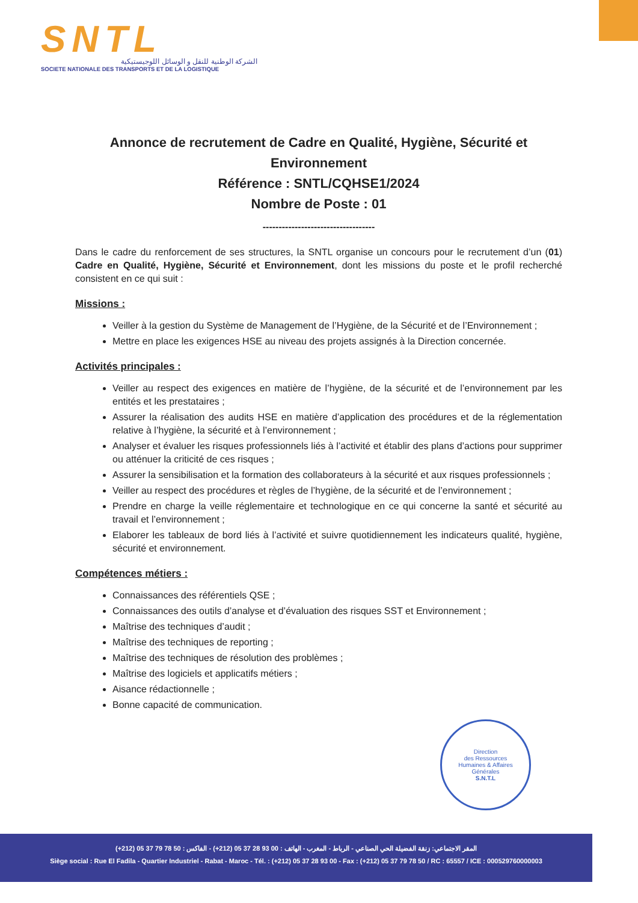SNTL
الشركة الوطنية للنقل و الوسائل اللوجيستيكية
SOCIETE NATIONALE DES TRANSPORTS ET DE LA LOGISTIQUE
Annonce de recrutement de Cadre en Qualité, Hygiène, Sécurité et Environnement
Référence : SNTL/CQHSE1/2024
Nombre de Poste : 01
-----------------------------------
Dans le cadre du renforcement de ses structures, la SNTL organise un concours pour le recrutement d’un (01) Cadre en Qualité, Hygiène, Sécurité et Environnement, dont les missions du poste et le profil recherché consistent en ce qui suit :
Missions :
Veiller à la gestion du Système de Management de l’Hygiène, de la Sécurité et de l’Environnement ;
Mettre en place les exigences HSE au niveau des projets assignés à la Direction concernée.
Activités principales :
Veiller au respect des exigences en matière de l’hygiène, de la sécurité et de l’environnement par les entités et les prestataires ;
Assurer la réalisation des audits HSE en matière d’application des procédures et de la réglementation relative à l’hygiène, la sécurité et à l’environnement ;
Analyser et évaluer les risques professionnels liés à l’activité et établir des plans d’actions pour supprimer ou atténuer la criticité de ces risques ;
Assurer la sensibilisation et la formation des collaborateurs à la sécurité et aux risques professionnels ;
Veiller au respect des procédures et règles de l’hygiène, de la sécurité et de l’environnement ;
Prendre en charge la veille réglementaire et technologique en ce qui concerne la santé et sécurité au travail et l’environnement ;
Elaborer les tableaux de bord liés à l’activité et suivre quotidiennement les indicateurs qualité, hygiène, sécurité et environnement.
Compétences métiers :
Connaissances des référentiels QSE ;
Connaissances des outils d’analyse et d’évaluation des risques SST et Environnement ;
Maîtrise des techniques d’audit ;
Maîtrise des techniques de reporting ;
Maîtrise des techniques de résolution des problèmes ;
Maîtrise des logiciels et applicatifs métiers ;
Aisance rédactionnelle ;
Bonne capacité de communication.
Direction
des Ressources
Humaines & Affaires
Générales
S.N.T.L
المقر الاجتماعي: زنقة الفضيلة الحي الصناعي - الرباط - المغرب - الهاتف : 00 93 28 37 05 (212+) - الفاكس : 50 78 79 37 05 (212+)
Siège social : Rue El Fadila - Quartier Industriel - Rabat - Maroc - Tél. : (+212) 05 37 28 93 00 - Fax : (+212) 05 37 79 78 50 / RC : 65557 / ICE : 000529760000003